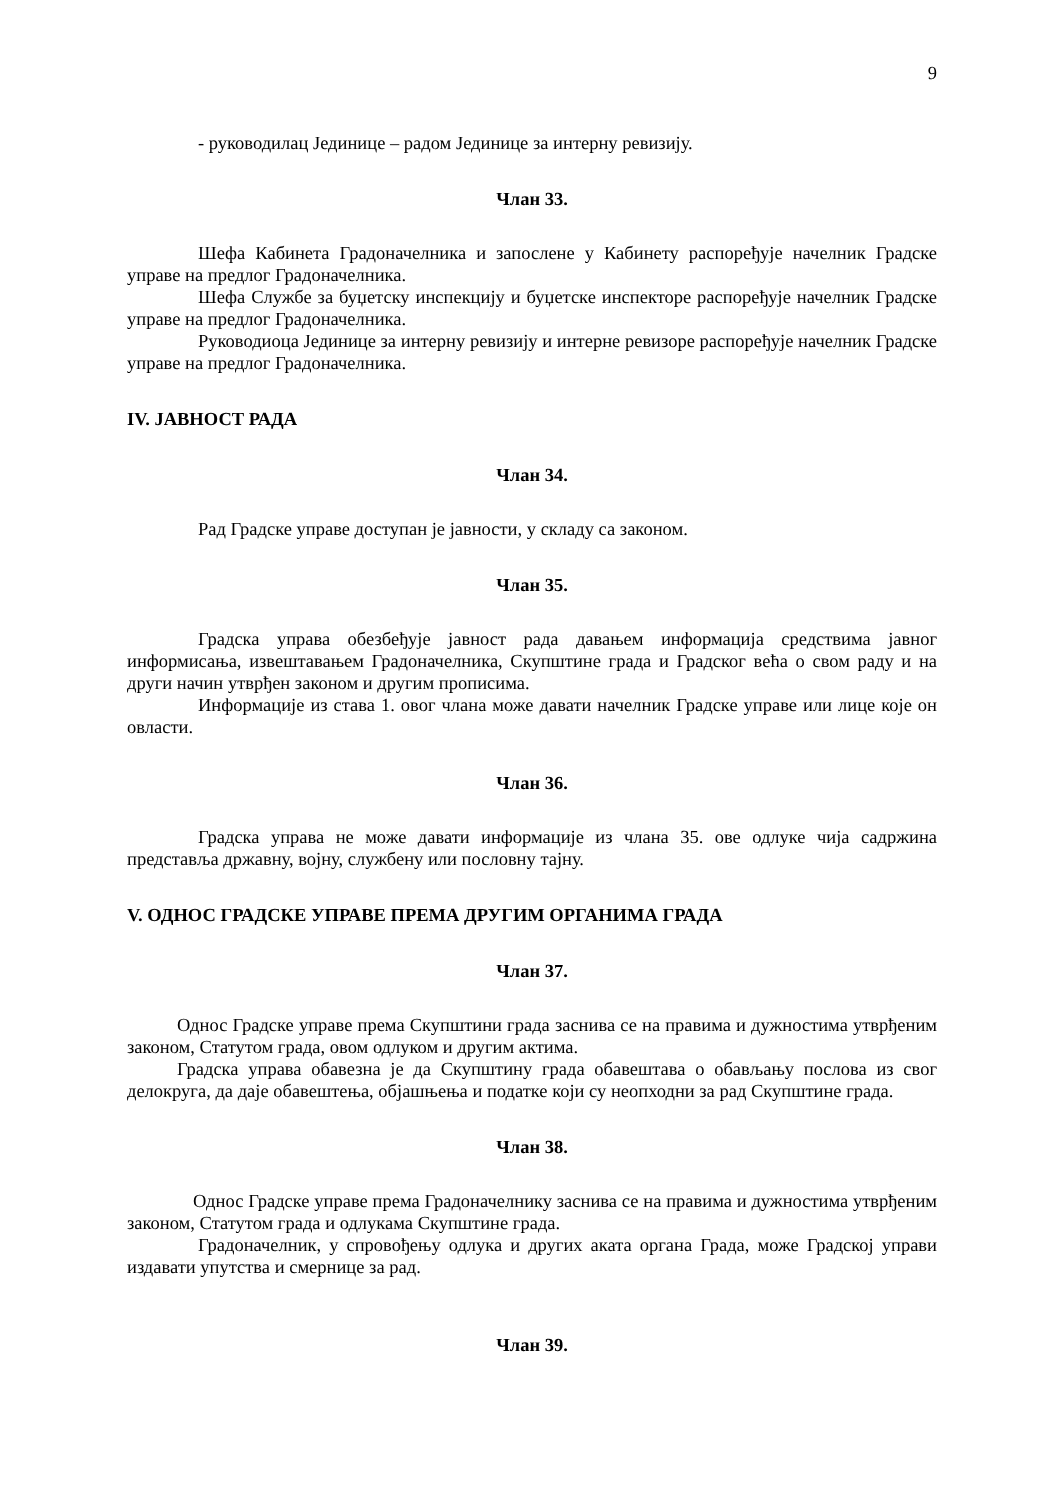9
- руководилац Јединице – радом Јединице за интерну ревизију.
Члан 33.
Шефа Кабинета Градоначелника и запослене у Кабинету распоређује начелник Градске управе на предлог Градоначелника.
Шефа Службе за буџетску инспекцију и буџетске инспекторе распоређује начелник Градске управе на предлог Градоначелника.
Руководиоца Јединице за интерну ревизију и интерне ревизоре распоређује начелник Градске управе на предлог Градоначелника.
IV. ЈАВНОСТ РАДА
Члан 34.
Рад Градске управе доступан је јавности, у складу са законом.
Члан 35.
Градска управа обезбеђује јавност рада давањем информација средствима јавног информисања, извештавањем Градоначелника, Скупштине града и Градског већа о свом раду и на други начин утврђен законом и другим прописима.
Информације из става 1. овог члана може давати начелник Градске управе или лице које он овласти.
Члан 36.
Градска управа не може давати информације из члана 35. ове одлуке чија садржина представља државну, војну, службену или пословну тајну.
V. ОДНОС ГРАДСКЕ УПРАВЕ ПРЕМА ДРУГИМ ОРГАНИМА ГРАДА
Члан 37.
Однос Градске управе према Скупштини града заснива се на правима и дужностима утврђеним законом, Статутом града, овом одлуком и другим актима.
Градска управа обавезна је да Скупштину града обавештава о обављању послова из свог делокруга, да даје обавештења, објашњења и податке који су неопходни за рад Скупштине града.
Члан 38.
Однос Градске управе према Градоначелнику заснива се на правима и дужностима утврђеним законом, Статутом града и одлукама Скупштине града.
Градоначелник, у спровођењу одлука и других аката органа Града, може Градској управи издавати упутства и смернице за рад.
Члан 39.